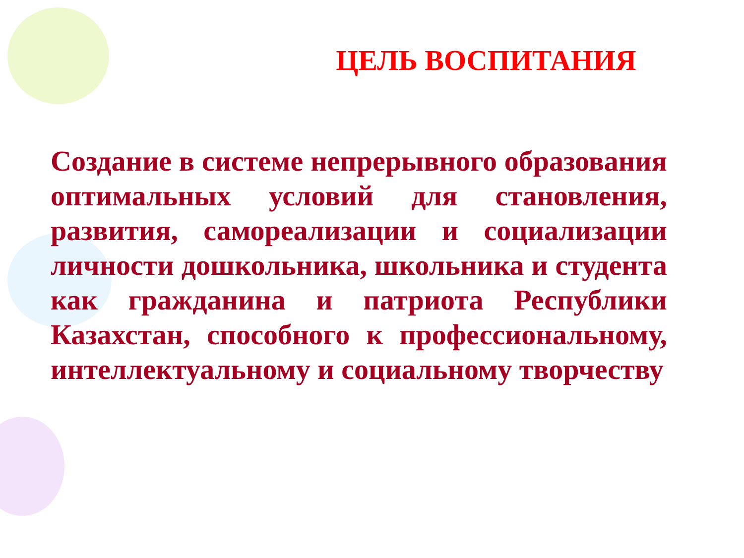ЦЕЛЬ ВОСПИТАНИЯ
Создание в системе непрерывного образования оптимальных условий для становления, развития, самореализации и социализации личности дошкольника, школьника и студента как гражданина и патриота Республики Казахстан, способного к профессиональному, интеллектуальному и социальному творчеству